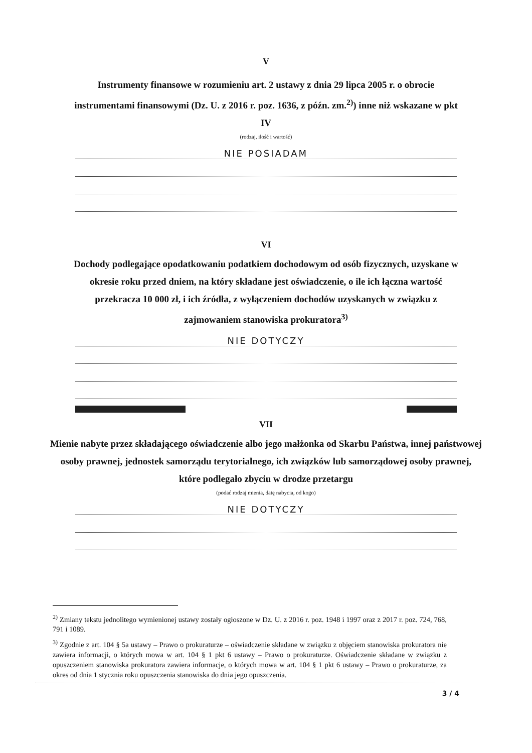V
Instrumenty finansowe w rozumieniu art. 2 ustawy z dnia 29 lipca 2005 r. o obrocie instrumentami finansowymi (Dz. U. z 2016 r. poz. 1636, z późn. zm.<sup>2)</sup>) inne niż wskazane w pkt IV
(rodzaj, ilość i wartość)
NIE POSIADAM
VI
Dochody podlegające opodatkowaniu podatkiem dochodowym od osób fizycznych, uzyskane w okresie roku przed dniem, na który składane jest oświadczenie, o ile ich łączna wartość przekracza 10 000 zł, i ich źródła, z wyłączeniem dochodów uzyskanych w związku z zajmowaniem stanowiska prokuratora<sup>3)</sup>
NIE DOTYCZY
VII
Mienie nabyte przez składającego oświadczenie albo jego małżonka od Skarbu Państwa, innej państwowej osoby prawnej, jednostek samorządu terytorialnego, ich związków lub samorządowej osoby prawnej, które podlegało zbyciu w drodze przetargu
(podać rodzaj mienia, datę nabycia, od kogo)
NIE DOTYCZY
<sup>2)</sup> Zmiany tekstu jednolitego wymienionej ustawy zostały ogłoszone w Dz. U. z 2016 r. poz. 1948 i 1997 oraz z 2017 r. poz. 724, 768, 791 i 1089.
<sup>3)</sup> Zgodnie z art. 104 § 5a ustawy – Prawo o prokuraturze – oświadczenie składane w związku z objęciem stanowiska prokuratora nie zawiera informacji, o których mowa w art. 104 § 1 pkt 6 ustawy – Prawo o prokuraturze. Oświadczenie składane w związku z opuszczeniem stanowiska prokuratora zawiera informacje, o których mowa w art. 104 § 1 pkt 6 ustawy – Prawo o prokuraturze, za okres od dnia 1 stycznia roku opuszczenia stanowiska do dnia jego opuszczenia.
3 / 4